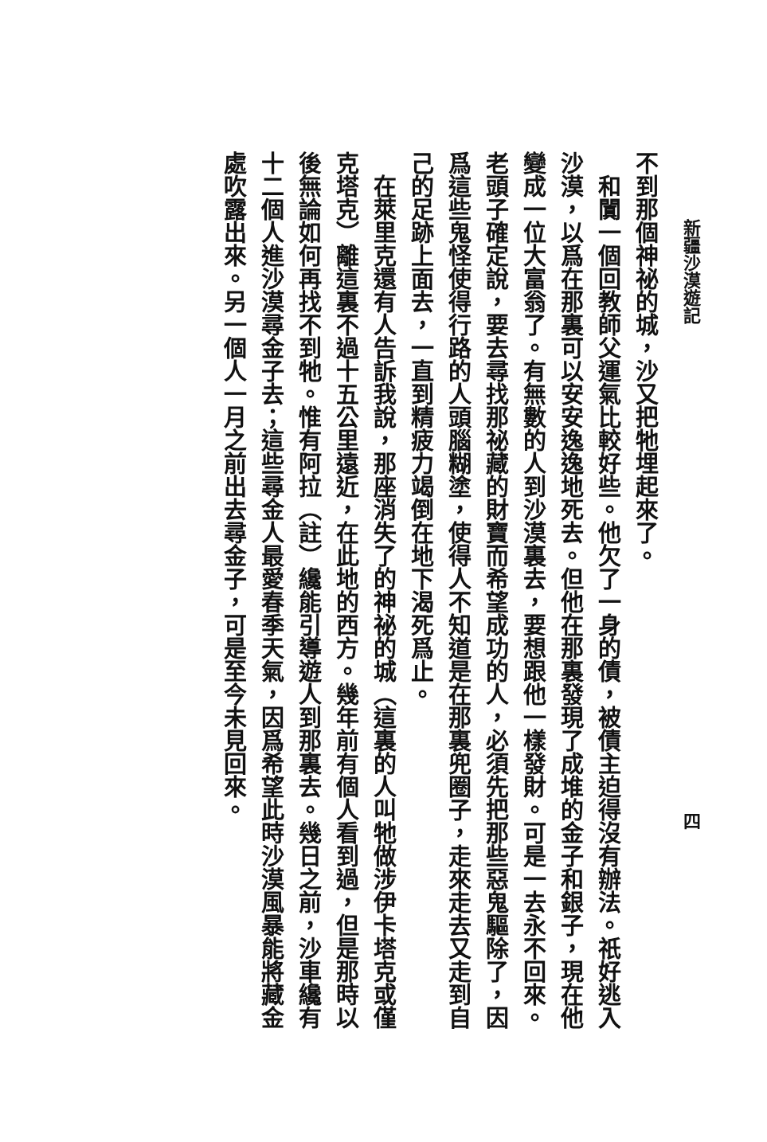新疆沙漠遊記
不到那個神祕的城，沙又把牠埋起來了。
和闐一個回教師父運氣比較好些。他欠了一身的債，被債主迫得沒有辦法。祇好逃入沙漠，以爲在那裏可以安安逸逸地死去。但他在那裏發現了成堆的金子和銀子，現在他變成一位大富翁了。有無數的人到沙漠裏去，要想跟他一樣發財。可是一去永不回來。老頭子確定說，要去尋找那祕藏的財寶而希望成功的人，必須先把那些惡鬼驅除了，因爲這些鬼怪使得行路的人頭腦糊塗，使得人不知道是在那裏兜圈子，走來走去又走到自己的足跡上面去，一直到精疲力竭倒在地下渴死爲止。
在萊里克還有人告訴我說，那座消失了的神祕的城（這裏的人叫牠做涉伊卡塔克或僅克塔克）離這裏不過十五公里遠近，在此地的西方。幾年前有個人看到過，但是那時以後無論如何再找不到牠。惟有阿拉（註）纔能引導遊人到那裏去。幾日之前，沙車纔有十二個人進沙漠尋金子去；這些尋金人最愛春季天氣，因爲希望此時沙漠風暴能將藏金處吹露出來。另一個人一月之前出去尋金子，可是至今未見回來。
四